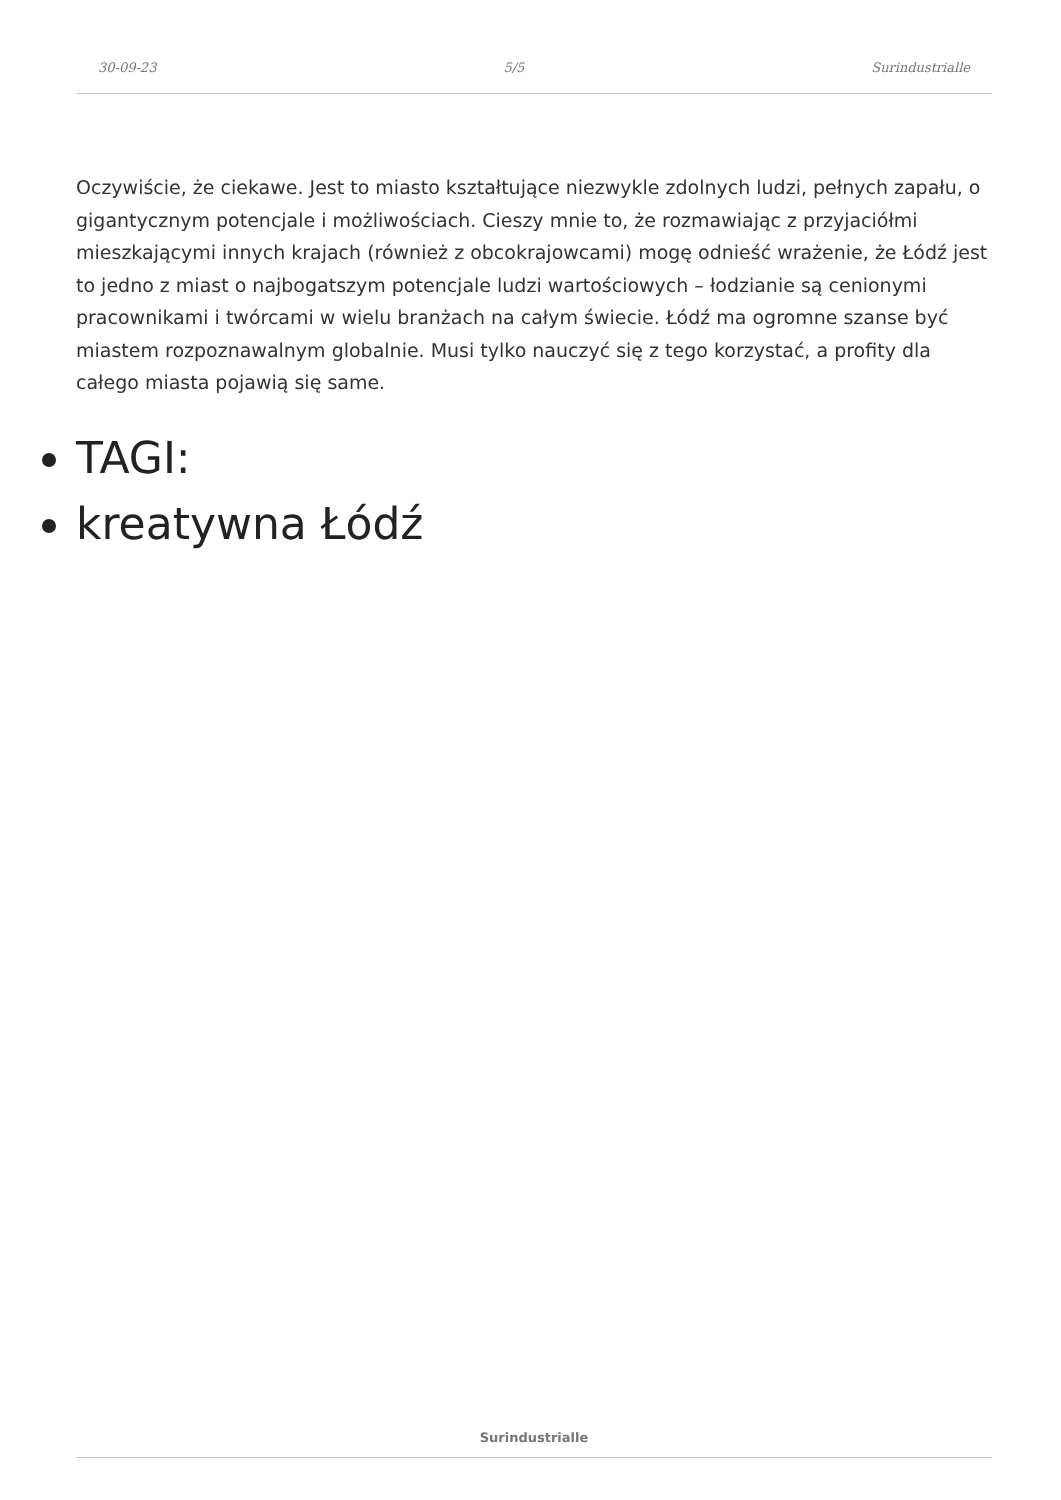30-09-23 5/5 Surindustrialle
Oczywiście, że ciekawe. Jest to miasto kształtujące niezwykle zdolnych ludzi, pełnych zapału, o gigantycznym potencjale i możliwościach. Cieszy mnie to, że rozmawiając z przyjaciółmi mieszkającymi innych krajach (również z obcokrajowcami) mogę odnieść wrażenie, że Łódź jest to jedno z miast o najbogatszym potencjale ludzi wartościowych – łodzianie są cenionymi pracownikami i twórcami w wielu branżach na całym świecie. Łódź ma ogromne szanse być miastem rozpoznawalnym globalnie. Musi tylko nauczyć się z tego korzystać, a profity dla całego miasta pojawią się same.
TAGI:
kreatywna Łódź
Surindustrialle